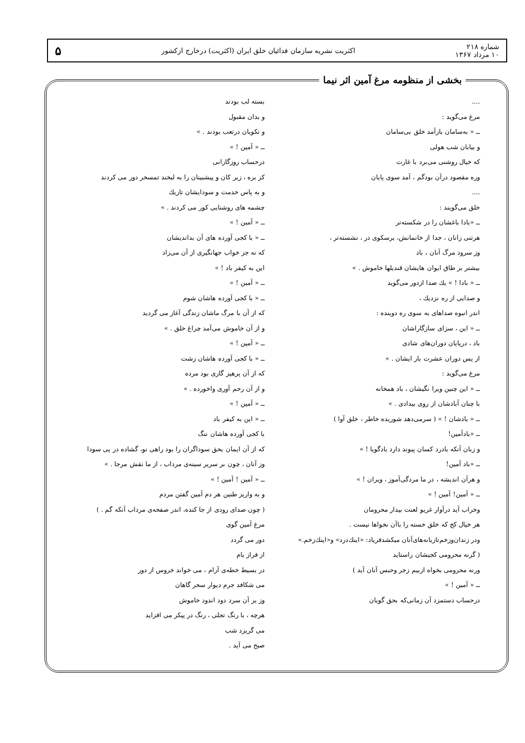شماره ۲۱۸
۱۰ مرداد ۱۳۶۷
اکثریت نشریه سازمان فدائیان خلق ایران (اکثریت) درخارج ازکشور
۵
بخشی از منظومه مرغ آمین اثر نیما
....
مرغ می‌گوید :
ــ « به‌سامان بازآمد خلق بی‌سامان
و بیابان شب هولی
که خیال روشنی می‌برد با غارت
وره مقصود درآن بودگم ، آمد سوی پایان
....
خلق می‌گویند :
ــ «بادا باغشان را در شکسته‌تر
هرتنی زانان ، جدا از خانمانش، برسکوی در ، نشسته‌تر ،
وز سرود مرگ آنان ، باد
بیشتر بر طاق ایوان هایشان قندیلها خاموش . »
ــ « بادا ! » یك صدا ازدور می‌گوید
و صدایی از ره نزدیك ،
اندر انبوه صداهای به سوی ره دوینده :
ــ « این ، سزای سازگاراشان
باد ، درپایان دوران‌های شادی
از پس دوران عشرت بار ایشان . »
مرغ می‌گوید :
ــ « این چنین ویرا نگیشان ، باد همخانه
با چنان آبادشان از روی بیدادی . »
ــ « بادشان ! » ( سرمی‌دهد شوریده خاطر ، خلق آوا )
ــ «بادآمین!
و زبان آنکه بادرد کسان پیوند دارد بادگویا ! »
ــ «باد آمین!
و هرآن اندیشه ، در ما مردگی‌آموز ، ویران ! »
ــ « آمین! آمین ! »
وخراب آید درآوار غریو لعنت بیدار محرومان
هر خیال کج که خلق خسته را باآن نخواها نیست .
ودر زندان‌وزخم‌تازیانه‌های‌آنان میکشدفریاد: «اینك‌درد» و«اینك‌زخم.»
( گرنه محرومی کجیشان راستاید
ورنه محرومی بخواه ازبیم زجر وحبس آنان آید )
ــ « آمین ! »
درحساب دستمزد آن زمانی‌که بحق گویان
بسته لب بودند
و بدان مقبول
و نکویان درتعب بودند . »
ــ « آمین ! »
درحساب روزگارانی
کز بره ، زیر کان و پیشبینان را به لبخند تمسخر دور می کردند
و به پاس خدمت و سودایشان تاریك
چشمه های روشنایی کور می کردند . »
ــ « آمین ! »
ــ « با کجی آورده های آن بداندیشان
که نه جز خواب جهانگیری از آن می‌زاد
این به کیفر باد ! »
ــ « آمین ! »
ــ « با کجی آورده هاشان شوم
که از آن با مرگ ماشان زندگی آغاز می گردید
و از آن خاموش می‌آمد چراغ خلق . »
ــ « آمین ! »
ــ « با کجی آورده هاشان زشت
که از آن پرهیز گاری بود مرده
و از آن رحم آوری واخورده . »
ــ « آمین ! »
ــ « این به کیفر باد
با کجی آورده هاشان ننگ
که از آن ایمان بحق سوداگران را بود راهی نو، گشاده در پی سودا
وز آنان ، چون بر سریر سینه‌ی مرداب ، از ما نقش مرجا . »
ــ « آمین ! آمین ! »
و به واریز طنین هر دم آمین گفتن مردم
( چون صدای رودی از جا کنده، اندر صفحه‌ی مرداب آنکه گم . )
مرغ آمین گوی
دور می گردد
از فراز بام
در بسیط خطه‌ی آرام ، می خواند خروس از دور
می شکافد جرم دیوار سحر گاهان
وز بر آن سرد دود اندود خاموش
هرچه ، با رنگ تجلی ، رنگ در پیکر می افزاید
می گریزد شب
صبح می آید .